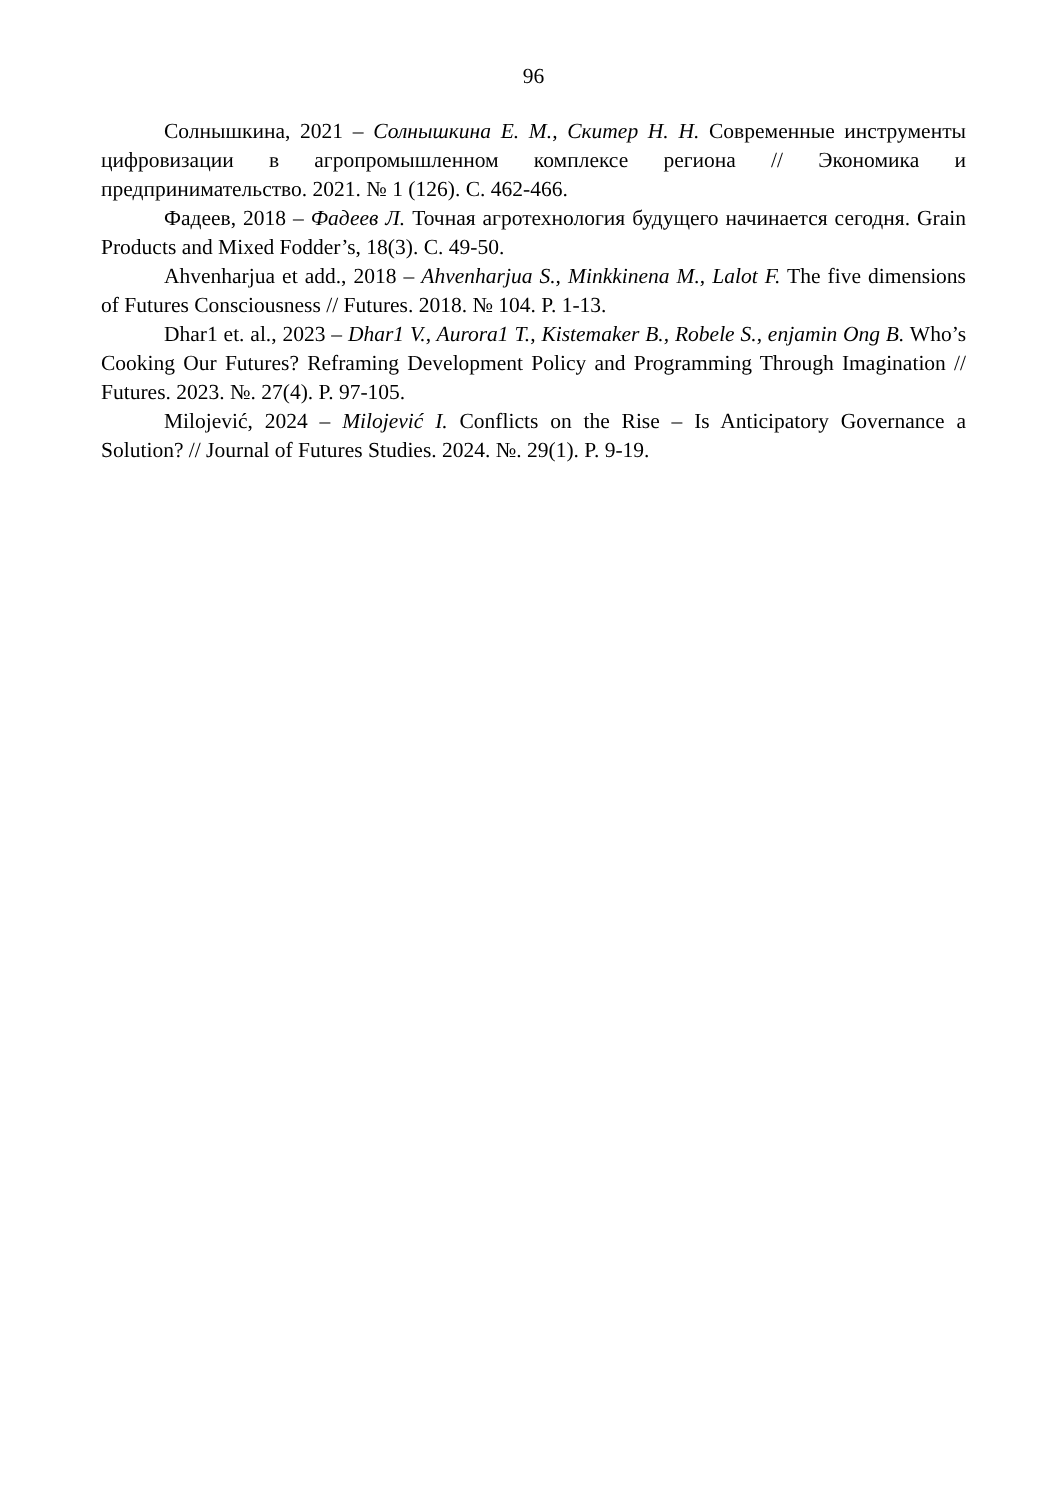96
Солнышкина, 2021 – Солнышкина Е. М., Скитер Н. Н. Современные инструменты цифровизации в агропромышленном комплексе региона // Экономика и предпринимательство. 2021. № 1 (126). С. 462-466.
Фадеев, 2018 – Фадеев Л. Точная агротехнология будущего начинается сегодня. Grain Products and Mixed Fodder’s, 18(3). С. 49-50.
Ahvenharjua et add., 2018 – Ahvenharjua S., Minkkinena M., Lalot F. The five dimensions of Futures Consciousness // Futures. 2018. № 104. P. 1-13.
Dhar1 et. al., 2023 – Dhar1 V., Aurora1 T., Kistemaker B., Robele S., enjamin Ong B. Who’s Cooking Our Futures? Reframing Development Policy and Programming Through Imagination // Futures. 2023. №. 27(4). P. 97-105.
Milojević, 2024 – Milojević I. Conflicts on the Rise – Is Anticipatory Governance a Solution? // Journal of Futures Studies. 2024. №. 29(1). P. 9-19.